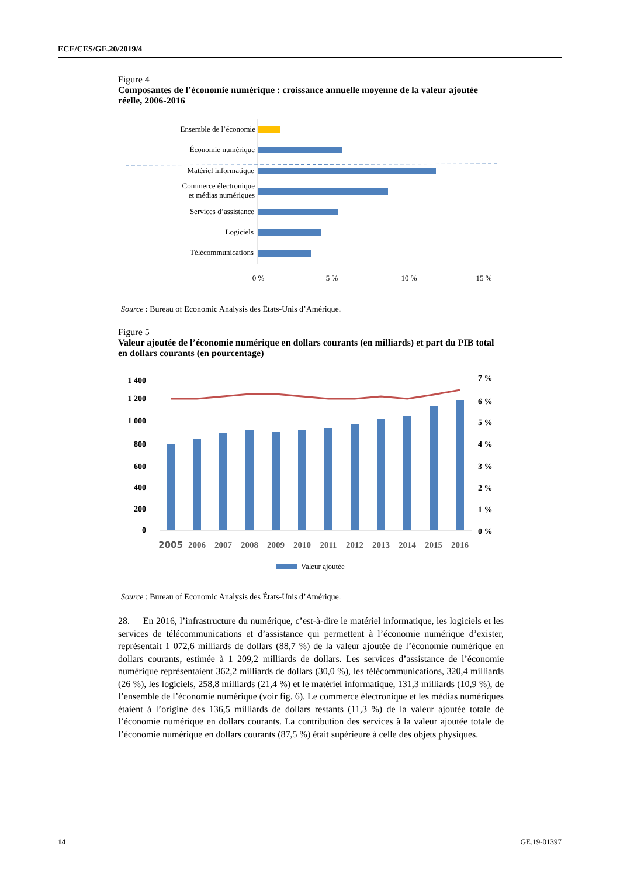ECE/CES/GE.20/2019/4
Figure 4
Composantes de l’économie numérique : croissance annuelle moyenne de la valeur ajoutée réelle, 2006-2016
Ensemble de l’économie
Économie numérique
Matériel informatique
Commerce électronique
et médias numériques
Services d’assistance
Logiciels
Télécommunications
0 %
5 %
10 %
15 %
Source : Bureau of Economic Analysis des États-Unis d’Amérique.
Figure 5
Valeur ajoutée de l’économie numérique en dollars courants (en milliards) et part du PIB total en dollars courants (en pourcentage)
1 400
1 200
1 000
800
600
400
200
0
7 %
6 %
5 %
4 %
3 %
2 %
1 %
0 %
2005
2006
2007
2008
2009
2010
2011
2012
2013
2014
2015
2016
Valeur ajoutée
Source : Bureau of Economic Analysis des États-Unis d’Amérique.
28. En 2016, l’infrastructure du numérique, c’est-à-dire le matériel informatique, les logiciels et les services de télécommunications et d’assistance qui permettent à l’économie numérique d’exister, représentait 1 072,6 milliards de dollars (88,7 %) de la valeur ajoutée de l’économie numérique en dollars courants, estimée à 1 209,2 milliards de dollars. Les services d’assistance de l’économie numérique représentaient 362,2 milliards de dollars (30,0 %), les télécommunications, 320,4 milliards (26 %), les logiciels, 258,8 milliards (21,4 %) et le matériel informatique, 131,3 milliards (10,9 %), de l’ensemble de l’économie numérique (voir fig. 6). Le commerce électronique et les médias numériques étaient à l’origine des 136,5 milliards de dollars restants (11,3 %) de la valeur ajoutée totale de l’économie numérique en dollars courants. La contribution des services à la valeur ajoutée totale de l’économie numérique en dollars courants (87,5 %) était supérieure à celle des objets physiques.
14 GE.19-01397